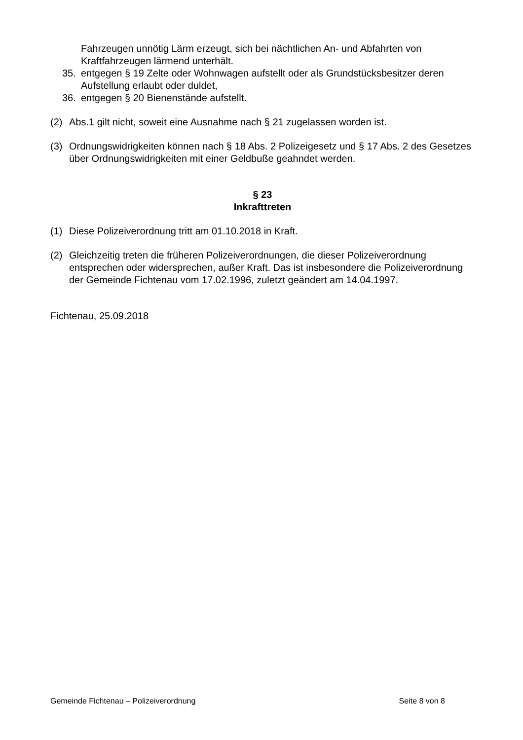Fahrzeugen unnötig Lärm erzeugt, sich bei nächtlichen An- und Abfahrten von Kraftfahrzeugen lärmend unterhält.
35. entgegen § 19 Zelte oder Wohnwagen aufstellt oder als Grundstücksbesitzer deren Aufstellung erlaubt oder duldet,
36. entgegen § 20 Bienenstände aufstellt.
(2) Abs.1 gilt nicht, soweit eine Ausnahme nach § 21 zugelassen worden ist.
(3) Ordnungswidrigkeiten können nach § 18 Abs. 2 Polizeigesetz und § 17 Abs. 2 des Gesetzes über Ordnungswidrigkeiten mit einer Geldbuße geahndet werden.
§ 23
Inkrafttreten
(1) Diese Polizeiverordnung tritt am 01.10.2018 in Kraft.
(2) Gleichzeitig treten die früheren Polizeiverordnungen, die dieser Polizeiverordnung entsprechen oder widersprechen, außer Kraft. Das ist insbesondere die Polizeiverordnung der Gemeinde Fichtenau vom 17.02.1996, zuletzt geändert am 14.04.1997.
Fichtenau, 25.09.2018
Gemeinde Fichtenau – Polizeiverordnung Seite 8 von 8